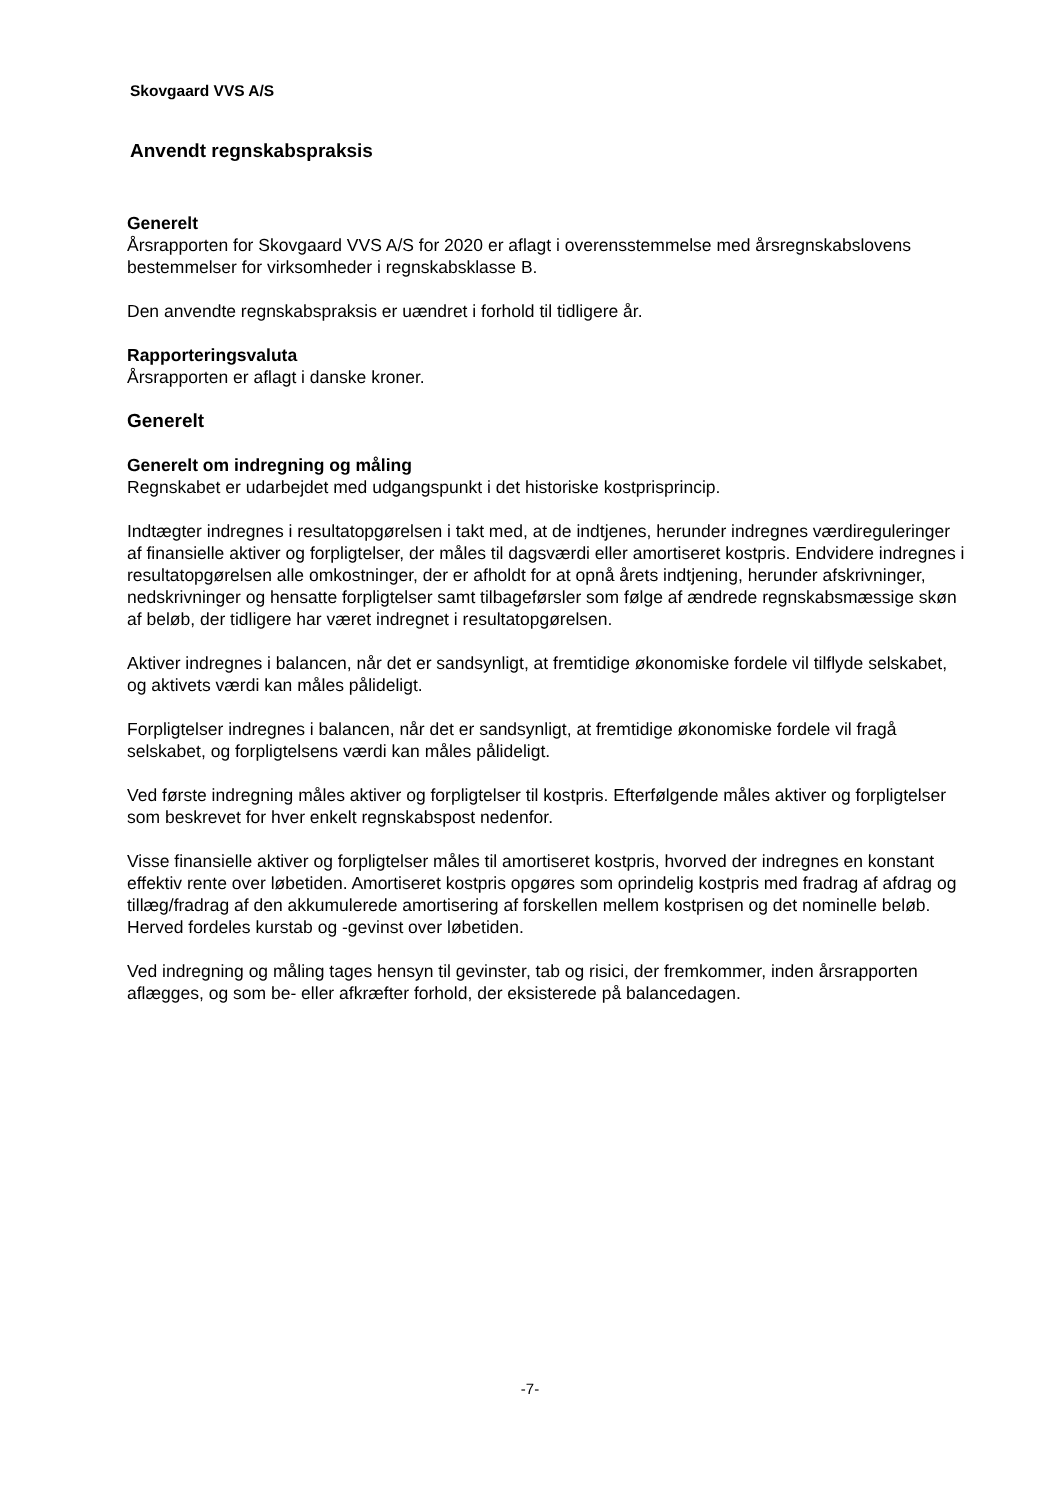Skovgaard VVS A/S
Anvendt regnskabspraksis
Generelt
Årsrapporten for Skovgaard VVS A/S for 2020 er aflagt i overensstemmelse med årsregnskabslovens bestemmelser for virksomheder i regnskabsklasse B.
Den anvendte regnskabspraksis er uændret i forhold til tidligere år.
Rapporteringsvaluta
Årsrapporten er aflagt i danske kroner.
Generelt
Generelt om indregning og måling
Regnskabet er udarbejdet med udgangspunkt i det historiske kostprisprincip.
Indtægter indregnes i resultatopgørelsen i takt med, at de indtjenes, herunder indregnes værdireguleringer af finansielle aktiver og forpligtelser, der måles til dagsværdi eller amortiseret kostpris. Endvidere indregnes i resultatopgørelsen alle omkostninger, der er afholdt for at opnå årets indtjening, herunder afskrivninger, nedskrivninger og hensatte forpligtelser samt tilbageførsler som følge af ændrede regnskabsmæssige skøn af beløb, der tidligere har været indregnet i resultatopgørelsen.
Aktiver indregnes i balancen, når det er sandsynligt, at fremtidige økonomiske fordele vil tilflyde selskabet, og aktivets værdi kan måles pålideligt.
Forpligtelser indregnes i balancen, når det er sandsynligt, at fremtidige økonomiske fordele vil fragå selskabet, og forpligtelsens værdi kan måles pålideligt.
Ved første indregning måles aktiver og forpligtelser til kostpris. Efterfølgende måles aktiver og forpligtelser som beskrevet for hver enkelt regnskabspost nedenfor.
Visse finansielle aktiver og forpligtelser måles til amortiseret kostpris, hvorved der indregnes en konstant effektiv rente over løbetiden. Amortiseret kostpris opgøres som oprindelig kostpris med fradrag af afdrag og tillæg/fradrag af den akkumulerede amortisering af forskellen mellem kostprisen og det nominelle beløb. Herved fordeles kurstab og -gevinst over løbetiden.
Ved indregning og måling tages hensyn til gevinster, tab og risici, der fremkommer, inden årsrapporten aflægges, og som be- eller afkræfter forhold, der eksisterede på balancedagen.
-7-